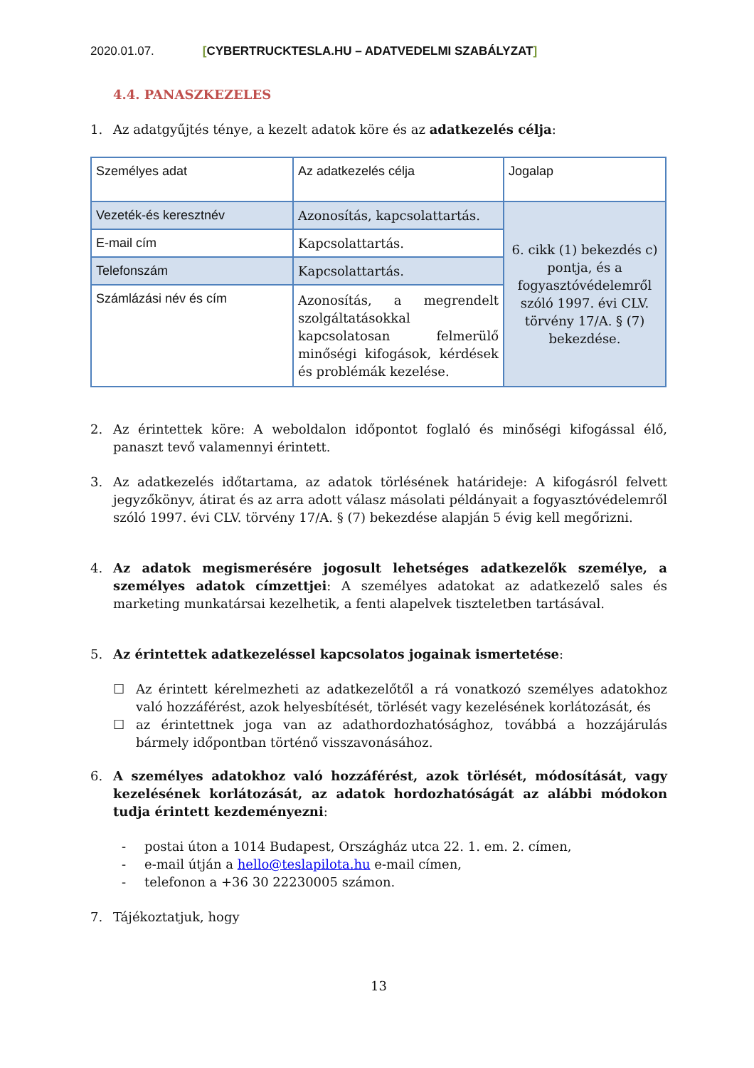2020.01.07. [CYBERTRUCKTESLA.HU – ADATVEDELMI SZABÁLYZAT]
4.4. PANASZKEZELES
1. Az adatgyűjtés ténye, a kezelt adatok köre és az adatkezelés célja:
| Személyes adat | Az adatkezelés célja | Jogalap |
| Vezeték-és keresztnév | Azonosítás, kapcsolattartás. | 6. cikk (1) bekezdés c) pontja, és a fogyasztóvédelemről szóló 1997. évi CLV. törvény 17/A. § (7) bekezdése. |
| E-mail cím | Kapcsolattartás. | |
| Telefonszám | Kapcsolattartás. | |
| Számlázási név és cím | Azonosítás, a megrendelt szolgáltatásokkal kapcsolatosan felmerülő minőségi kifogások, kérdések és problémák kezelése. | |
2. Az érintettek köre: A weboldalon időpontot foglaló és minőségi kifogással élő, panaszt tevő valamennyi érintett.
3. Az adatkezelés időtartama, az adatok törlésének határideje: A kifogásról felvett jegyzőkönyv, átirat és az arra adott válasz másolati példányait a fogyasztóvédelemről szóló 1997. évi CLV. törvény 17/A. § (7) bekezdése alapján 5 évig kell megőrizni.
4. Az adatok megismerésére jogosult lehetséges adatkezelők személye, a személyes adatok címzettjei: A személyes adatokat az adatkezelő sales és marketing munkatársai kezelhetik, a fenti alapelvek tiszteletben tartásával.
5. Az érintettek adatkezeléssel kapcsolatos jogainak ismertetése:
☐ Az érintett kérelmezheti az adatkezelőtől a rá vonatkozó személyes adatokhoz való hozzáférést, azok helyesbítését, törlését vagy kezelésének korlátozását, és
☐ az érintettnek joga van az adathordozhatósághoz, továbbá a hozzájárulás bármely időpontban történő visszavonásához.
6. A személyes adatokhoz való hozzáférést, azok törlését, módosítását, vagy kezelésének korlátozását, az adatok hordozhatóságát az alábbi módokon tudja érintett kezdeményezni:
- postai úton a 1014 Budapest, Országház utca 22. 1. em. 2. címen,
- e-mail útján a hello@teslapilota.hu e-mail címen,
- telefonon a +36 30 22230005 számon.
7. Tájékoztatjuk, hogy
13